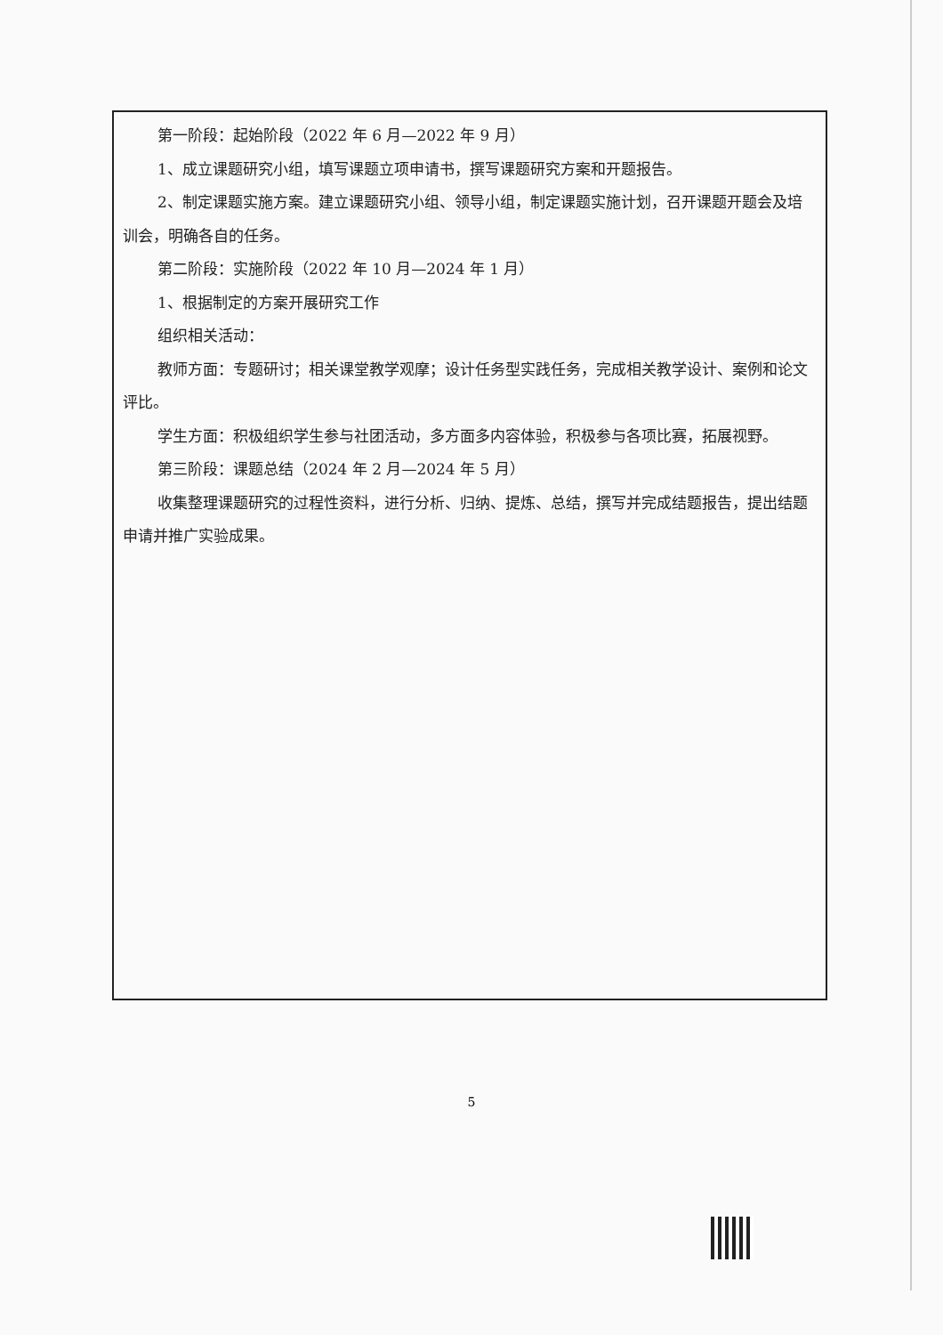第一阶段：起始阶段（2022 年 6 月—2022 年 9 月）
1、成立课题研究小组，填写课题立项申请书，撰写课题研究方案和开题报告。
2、制定课题实施方案。建立课题研究小组、领导小组，制定课题实施计划，召开课题开题会及培训会，明确各自的任务。
第二阶段：实施阶段（2022 年 10 月—2024 年 1 月）
1、根据制定的方案开展研究工作
组织相关活动：
教师方面：专题研讨；相关课堂教学观摩；设计任务型实践任务，完成相关教学设计、案例和论文评比。
学生方面：积极组织学生参与社团活动，多方面多内容体验，积极参与各项比赛，拓展视野。
第三阶段：课题总结（2024 年 2 月—2024 年 5 月）
收集整理课题研究的过程性资料，进行分析、归纳、提炼、总结，撰写并完成结题报告，提出结题申请并推广实验成果。
5